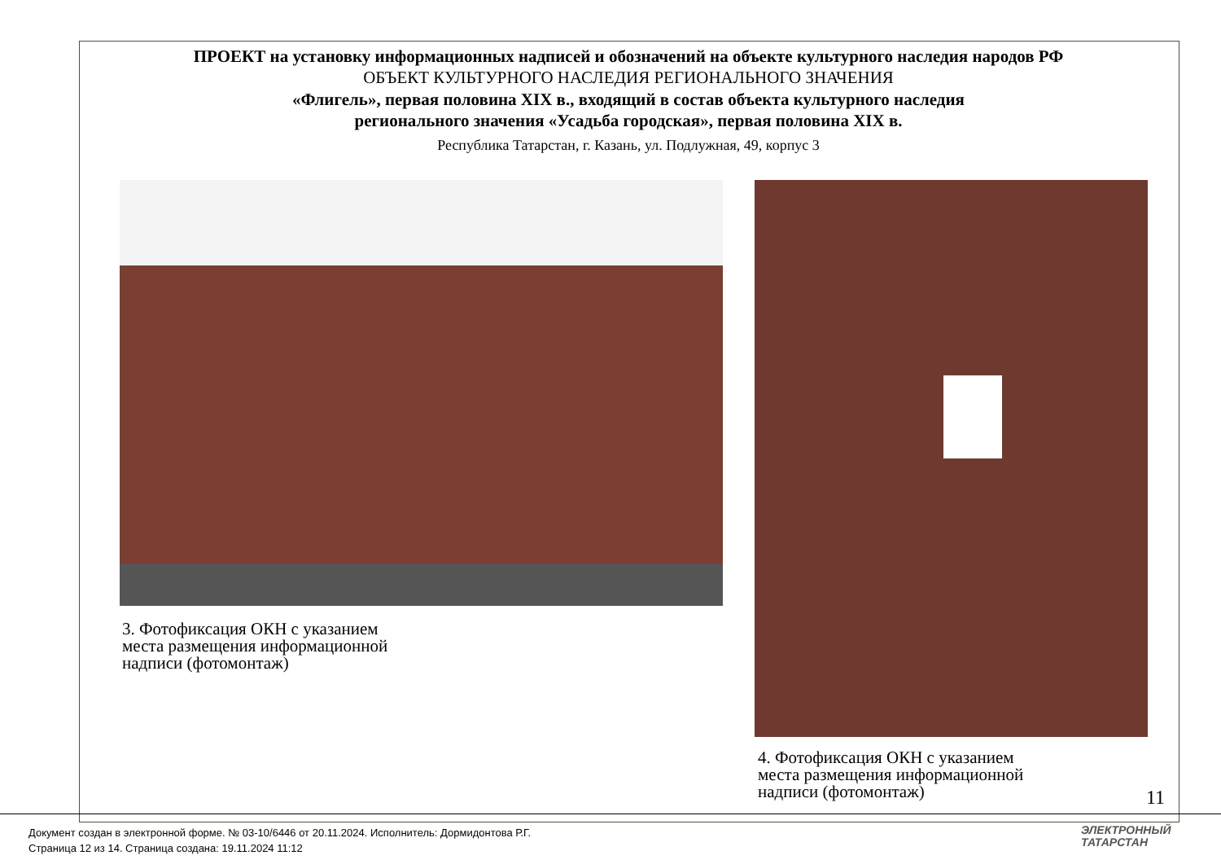ПРОЕКТ на установку информационных надписей и обозначений на объекте культурного наследия народов РФ
ОБЪЕКТ КУЛЬТУРНОГО НАСЛЕДИЯ РЕГИОНАЛЬНОГО ЗНАЧЕНИЯ
«Флигель», первая половина XIX в., входящий в состав объекта культурного наследия
регионального значения «Усадьба городская», первая половина XIX в.
Республика Татарстан, г. Казань, ул. Подлужная, 49, корпус 3
3. Фотофиксация ОКН с указанием
места размещения информационной
надписи (фотомонтаж)
4. Фотофиксация ОКН с указанием
места размещения информационной
надписи (фотомонтаж)
11
Документ создан в электронной форме. № 03-10/6446 от 20.11.2024. Исполнитель: Дормидонтова Р.Г.
Страница 12 из 14. Страница создана: 19.11.2024 11:12
ЭЛЕКТРОННЫЙ
ТАТАРСТАН